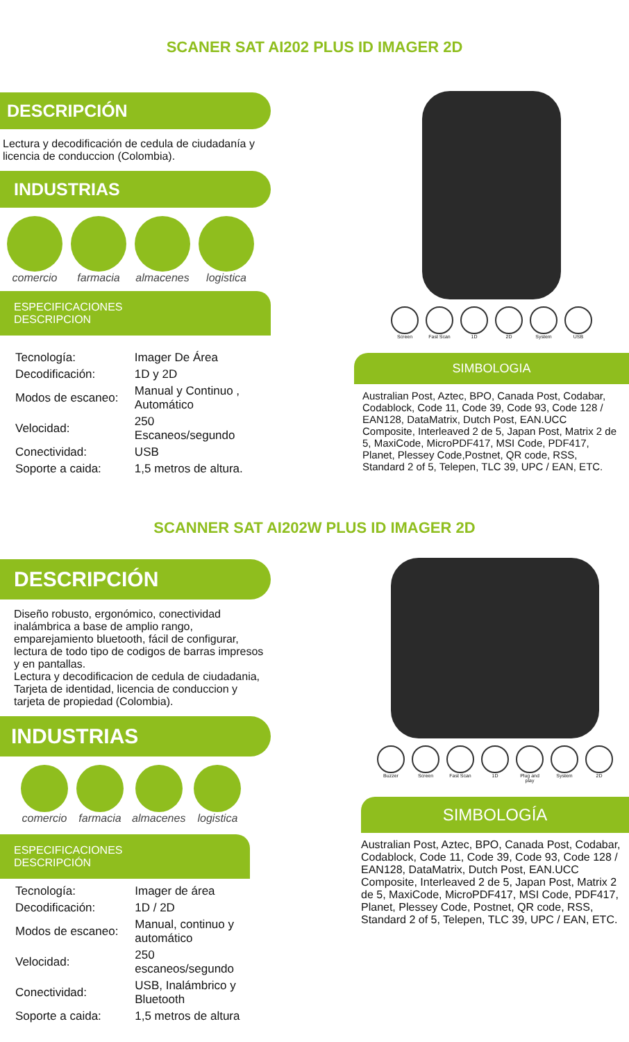SCANER SAT AI202 PLUS ID IMAGER 2D
DESCRIPCIÓN
Lectura y decodificación de cedula de ciudadanía y licencia de conduccion (Colombia).
INDUSTRIAS
comercio farmacia almacenes logistica
ESPECIFICACIONES DESCRIPCION
| Tecnología: | Imager De Área |
| Decodificación: | 1D y 2D |
| Modos de escaneo: | Manual y Continuo , Automático |
| Velocidad: | 250 Escaneos/segundo |
| Conectividad: | USB |
| Soporte a caida: | 1,5 metros de altura. |
Screen Fast Scan 1D 2D System USB
SIMBOLOGIA
Australian Post, Aztec, BPO, Canada Post, Codabar, Codablock, Code 11, Code 39, Code 93, Code 128 / EAN128, DataMatrix, Dutch Post, EAN.UCC Composite, Interleaved 2 de 5, Japan Post, Matrix 2 de 5, MaxiCode, MicroPDF417, MSI Code, PDF417, Planet, Plessey Code,Postnet, QR code, RSS, Standard 2 of 5, Telepen, TLC 39, UPC / EAN, ETC.
SCANNER SAT AI202W PLUS ID IMAGER 2D
DESCRIPCIÓN
Diseño robusto, ergonómico, conectividad inalámbrica a base de amplio rango, emparejamiento bluetooth, fácil de configurar, lectura de todo tipo de codigos de barras impresos y en pantallas.
Lectura y decodificacion de cedula de ciudadania, Tarjeta de identidad, licencia de conduccion y tarjeta de propiedad (Colombia).
INDUSTRIAS
comercio farmacia almacenes logistica
ESPECIFICACIONES DESCRIPCIÓN
| Tecnología: | Imager de área |
| Decodificación: | 1D / 2D |
| Modos de escaneo: | Manual, continuo y automático |
| Velocidad: | 250 escaneos/segundo |
| Conectividad: | USB, Inalámbrico y Bluetooth |
| Soporte a caida: | 1,5 metros de altura |
Buzzer Screen Fast Scan 1D Plug and play
System 2D
SIMBOLOGÍA
Australian Post, Aztec, BPO, Canada Post, Codabar, Codablock, Code 11, Code 39, Code 93, Code 128 / EAN128, DataMatrix, Dutch Post, EAN.UCC Composite, Interleaved 2 de 5, Japan Post, Matrix 2 de 5, MaxiCode, MicroPDF417, MSI Code, PDF417, Planet, Plessey Code, Postnet, QR code, RSS, Standard 2 of 5, Telepen, TLC 39, UPC / EAN, ETC.